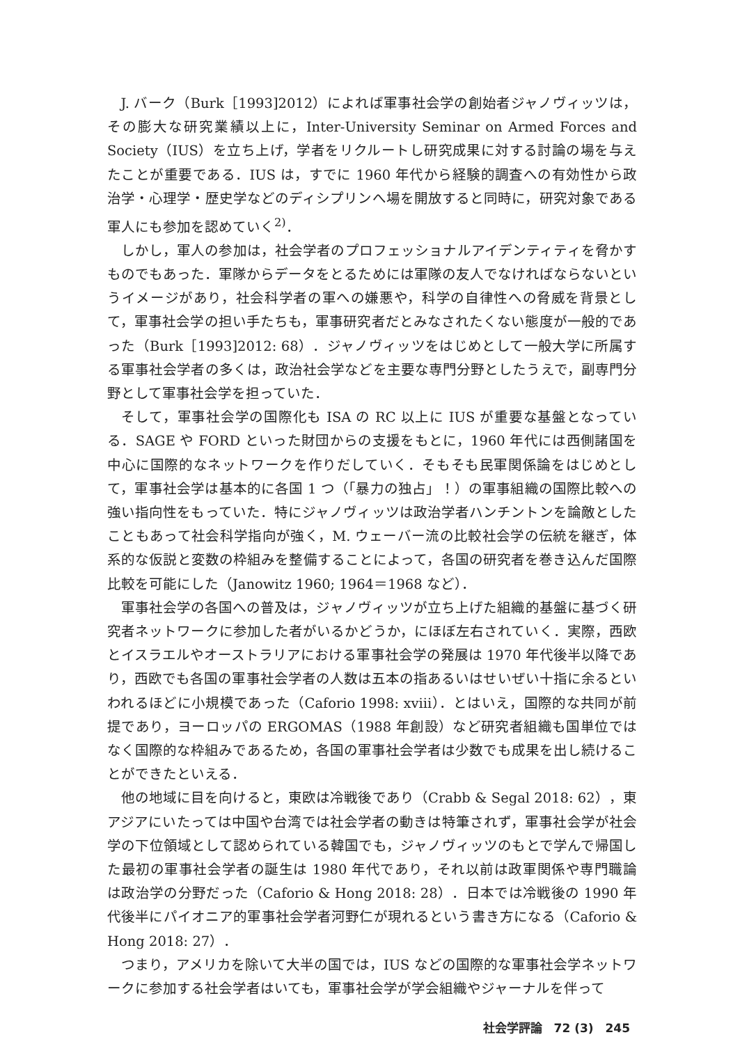J. バーク（Burk［1993]2012）によれば軍事社会学の創始者ジャノヴィッツは，その膨大な研究業績以上に，Inter-University Seminar on Armed Forces and Society（IUS）を立ち上げ，学者をリクルートし研究成果に対する討論の場を与えたことが重要である．IUS は，すでに 1960 年代から経験的調査への有効性から政治学・心理学・歴史学などのディシプリンへ場を開放すると同時に，研究対象である軍人にも参加を認めていく<sup>2)</sup>．
しかし，軍人の参加は，社会学者のプロフェッショナルアイデンティティを脅かすものでもあった．軍隊からデータをとるためには軍隊の友人でなければならないというイメージがあり，社会科学者の軍への嫌悪や，科学の自律性への脅威を背景として，軍事社会学の担い手たちも，軍事研究者だとみなされたくない態度が一般的であった（Burk［1993]2012: 68）．ジャノヴィッツをはじめとして一般大学に所属する軍事社会学者の多くは，政治社会学などを主要な専門分野としたうえで，副専門分野として軍事社会学を担っていた．
そして，軍事社会学の国際化も ISA の RC 以上に IUS が重要な基盤となっている．SAGE や FORD といった財団からの支援をもとに，1960 年代には西側諸国を中心に国際的なネットワークを作りだしていく．そもそも民軍関係論をはじめとして，軍事社会学は基本的に各国 1 つ（「暴力の独占」！）の軍事組織の国際比較への強い指向性をもっていた．特にジャノヴィッツは政治学者ハンチントンを論敵としたこともあって社会科学指向が強く，M. ウェーバー流の比較社会学の伝統を継ぎ，体系的な仮説と変数の枠組みを整備することによって，各国の研究者を巻き込んだ国際比較を可能にした（Janowitz 1960; 1964＝1968 など）．
軍事社会学の各国への普及は，ジャノヴィッツが立ち上げた組織的基盤に基づく研究者ネットワークに参加した者がいるかどうか，にほぼ左右されていく．実際，西欧とイスラエルやオーストラリアにおける軍事社会学の発展は 1970 年代後半以降であり，西欧でも各国の軍事社会学者の人数は五本の指あるいはせいぜい十指に余るといわれるほどに小規模であった（Caforio 1998: xviii）．とはいえ，国際的な共同が前提であり，ヨーロッパの ERGOMAS（1988 年創設）など研究者組織も国単位ではなく国際的な枠組みであるため，各国の軍事社会学者は少数でも成果を出し続けることができたといえる．
他の地域に目を向けると，東欧は冷戦後であり（Crabb & Segal 2018: 62），東アジアにいたっては中国や台湾では社会学者の動きは特筆されず，軍事社会学が社会学の下位領域として認められている韓国でも，ジャノヴィッツのもとで学んで帰国した最初の軍事社会学者の誕生は 1980 年代であり，それ以前は政軍関係や専門職論は政治学の分野だった（Caforio & Hong 2018: 28）．日本では冷戦後の 1990 年代後半にパイオニア的軍事社会学者河野仁が現れるという書き方になる（Caforio & Hong 2018: 27）．
つまり，アメリカを除いて大半の国では，IUS などの国際的な軍事社会学ネットワークに参加する社会学者はいても，軍事社会学が学会組織やジャーナルを伴って
社会学評論　72 (3)　245